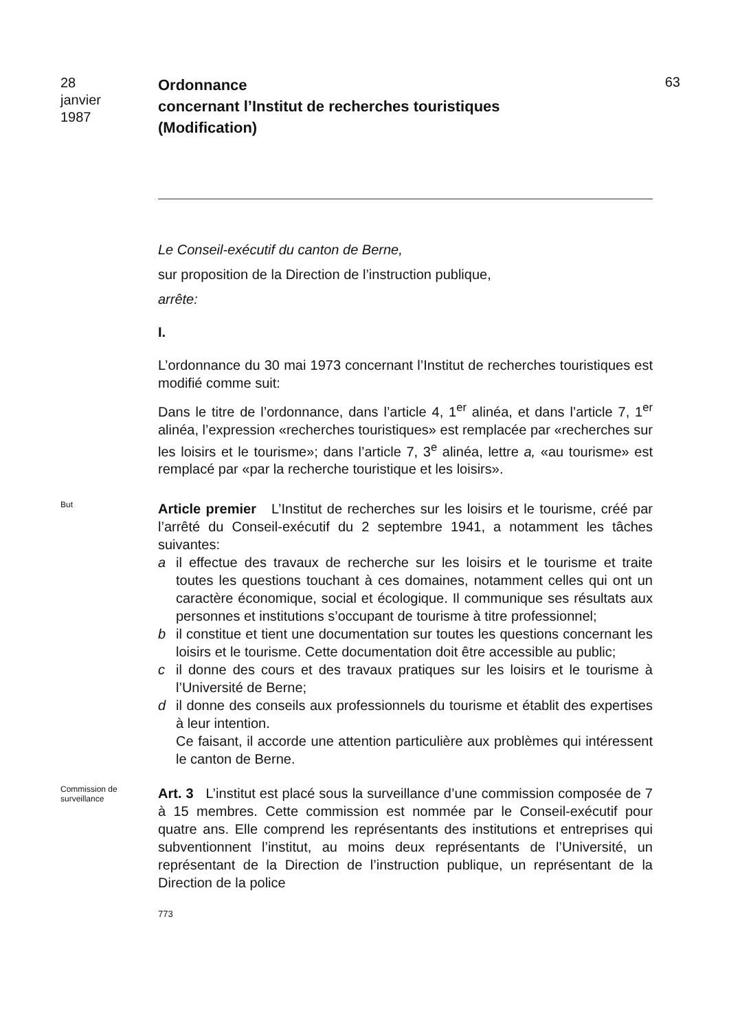28
janvier
1987
Ordonnance
concernant l’Institut de recherches touristiques
(Modification)
63
Le Conseil-exécutif du canton de Berne,
sur proposition de la Direction de l’instruction publique,
arrête:
I.
L’ordonnance du 30 mai 1973 concernant l’Institut de recherches touristiques est modifié comme suit:
Dans le titre de l’ordonnance, dans l’article 4, 1<sup>er</sup> alinéa, et dans l’article 7, 1<sup>er</sup> alinéa, l’expression «recherches touristiques» est remplacée par «recherches sur les loisirs et le tourisme»; dans l’article 7, 3<sup>e</sup> alinéa, lettre a, «au tourisme» est remplacé par «par la recherche touristique et les loisirs».
But
Article premier L’Institut de recherches sur les loisirs et le tourisme, créé par l’arrêté du Conseil-exécutif du 2 septembre 1941, a notamment les tâches suivantes:
a il effectue des travaux de recherche sur les loisirs et le tourisme et traite toutes les questions touchant à ces domaines, notamment celles qui ont un caractère économique, social et écologique. Il communique ses résultats aux personnes et institutions s’occupant de tourisme à titre professionnel;
b il constitue et tient une documentation sur toutes les questions concernant les loisirs et le tourisme. Cette documentation doit être accessible au public;
c il donne des cours et des travaux pratiques sur les loisirs et le tourisme à l’Université de Berne;
d il donne des conseils aux professionnels du tourisme et établit des expertises à leur intention.
Ce faisant, il accorde une attention particulière aux problèmes qui intéressent le canton de Berne.
Commission de surveillance
Art. 3 L’institut est placé sous la surveillance d’une commission composée de 7 à 15 membres. Cette commission est nommée par le Conseil-exécutif pour quatre ans. Elle comprend les représentants des institutions et entreprises qui subventionnent l’institut, au moins deux représentants de l’Université, un représentant de la Direction de l’instruction publique, un représentant de la Direction de la police
773